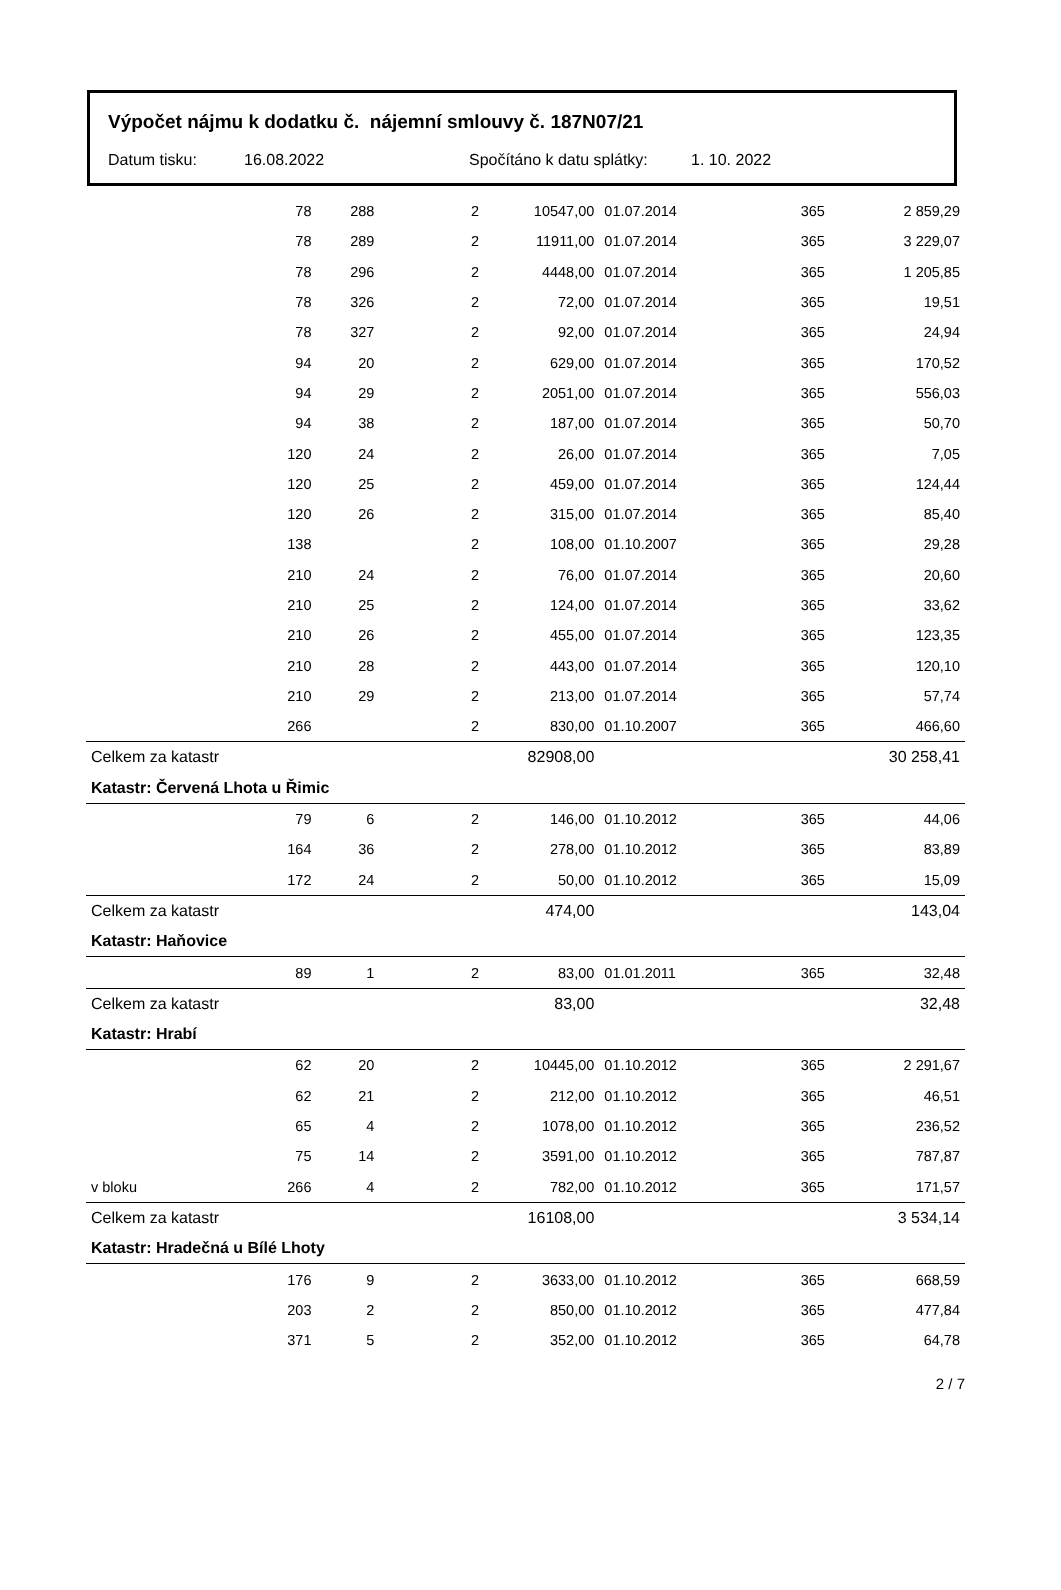Výpočet nájmu k dodatku č. nájemní smlouvy č. 187N07/21
Datum tisku: 16.08.2022 Spočítáno k datu splátky: 1. 10. 2022
| | 78 | 288 | 2 | 10547,00 | 01.07.2014 | 365 | 2 859,29 |
| | 78 | 289 | 2 | 11911,00 | 01.07.2014 | 365 | 3 229,07 |
| | 78 | 296 | 2 | 4448,00 | 01.07.2014 | 365 | 1 205,85 |
| | 78 | 326 | 2 | 72,00 | 01.07.2014 | 365 | 19,51 |
| | 78 | 327 | 2 | 92,00 | 01.07.2014 | 365 | 24,94 |
| | 94 | 20 | 2 | 629,00 | 01.07.2014 | 365 | 170,52 |
| | 94 | 29 | 2 | 2051,00 | 01.07.2014 | 365 | 556,03 |
| | 94 | 38 | 2 | 187,00 | 01.07.2014 | 365 | 50,70 |
| | 120 | 24 | 2 | 26,00 | 01.07.2014 | 365 | 7,05 |
| | 120 | 25 | 2 | 459,00 | 01.07.2014 | 365 | 124,44 |
| | 120 | 26 | 2 | 315,00 | 01.07.2014 | 365 | 85,40 |
| | 138 | | 2 | 108,00 | 01.10.2007 | 365 | 29,28 |
| | 210 | 24 | 2 | 76,00 | 01.07.2014 | 365 | 20,60 |
| | 210 | 25 | 2 | 124,00 | 01.07.2014 | 365 | 33,62 |
| | 210 | 26 | 2 | 455,00 | 01.07.2014 | 365 | 123,35 |
| | 210 | 28 | 2 | 443,00 | 01.07.2014 | 365 | 120,10 |
| | 210 | 29 | 2 | 213,00 | 01.07.2014 | 365 | 57,74 |
| | 266 | | 2 | 830,00 | 01.10.2007 | 365 | 466,60 |
| Celkem za katastr | | | | 82908,00 | | | 30 258,41 |
| Katastr: Červená Lhota u Řimic | | | | | | | |
| | 79 | 6 | 2 | 146,00 | 01.10.2012 | 365 | 44,06 |
| | 164 | 36 | 2 | 278,00 | 01.10.2012 | 365 | 83,89 |
| | 172 | 24 | 2 | 50,00 | 01.10.2012 | 365 | 15,09 |
| Celkem za katastr | | | | 474,00 | | | 143,04 |
| Katastr: Haňovice | | | | | | | |
| | 89 | 1 | 2 | 83,00 | 01.01.2011 | 365 | 32,48 |
| Celkem za katastr | | | | 83,00 | | | 32,48 |
| Katastr: Hrabí | | | | | | | |
| | 62 | 20 | 2 | 10445,00 | 01.10.2012 | 365 | 2 291,67 |
| | 62 | 21 | 2 | 212,00 | 01.10.2012 | 365 | 46,51 |
| | 65 | 4 | 2 | 1078,00 | 01.10.2012 | 365 | 236,52 |
| | 75 | 14 | 2 | 3591,00 | 01.10.2012 | 365 | 787,87 |
| v bloku | 266 | 4 | 2 | 782,00 | 01.10.2012 | 365 | 171,57 |
| Celkem za katastr | | | | 16108,00 | | | 3 534,14 |
| Katastr: Hradečná u Bílé Lhoty | | | | | | | |
| | 176 | 9 | 2 | 3633,00 | 01.10.2012 | 365 | 668,59 |
| | 203 | 2 | 2 | 850,00 | 01.10.2012 | 365 | 477,84 |
| | 371 | 5 | 2 | 352,00 | 01.10.2012 | 365 | 64,78 |
2 / 7